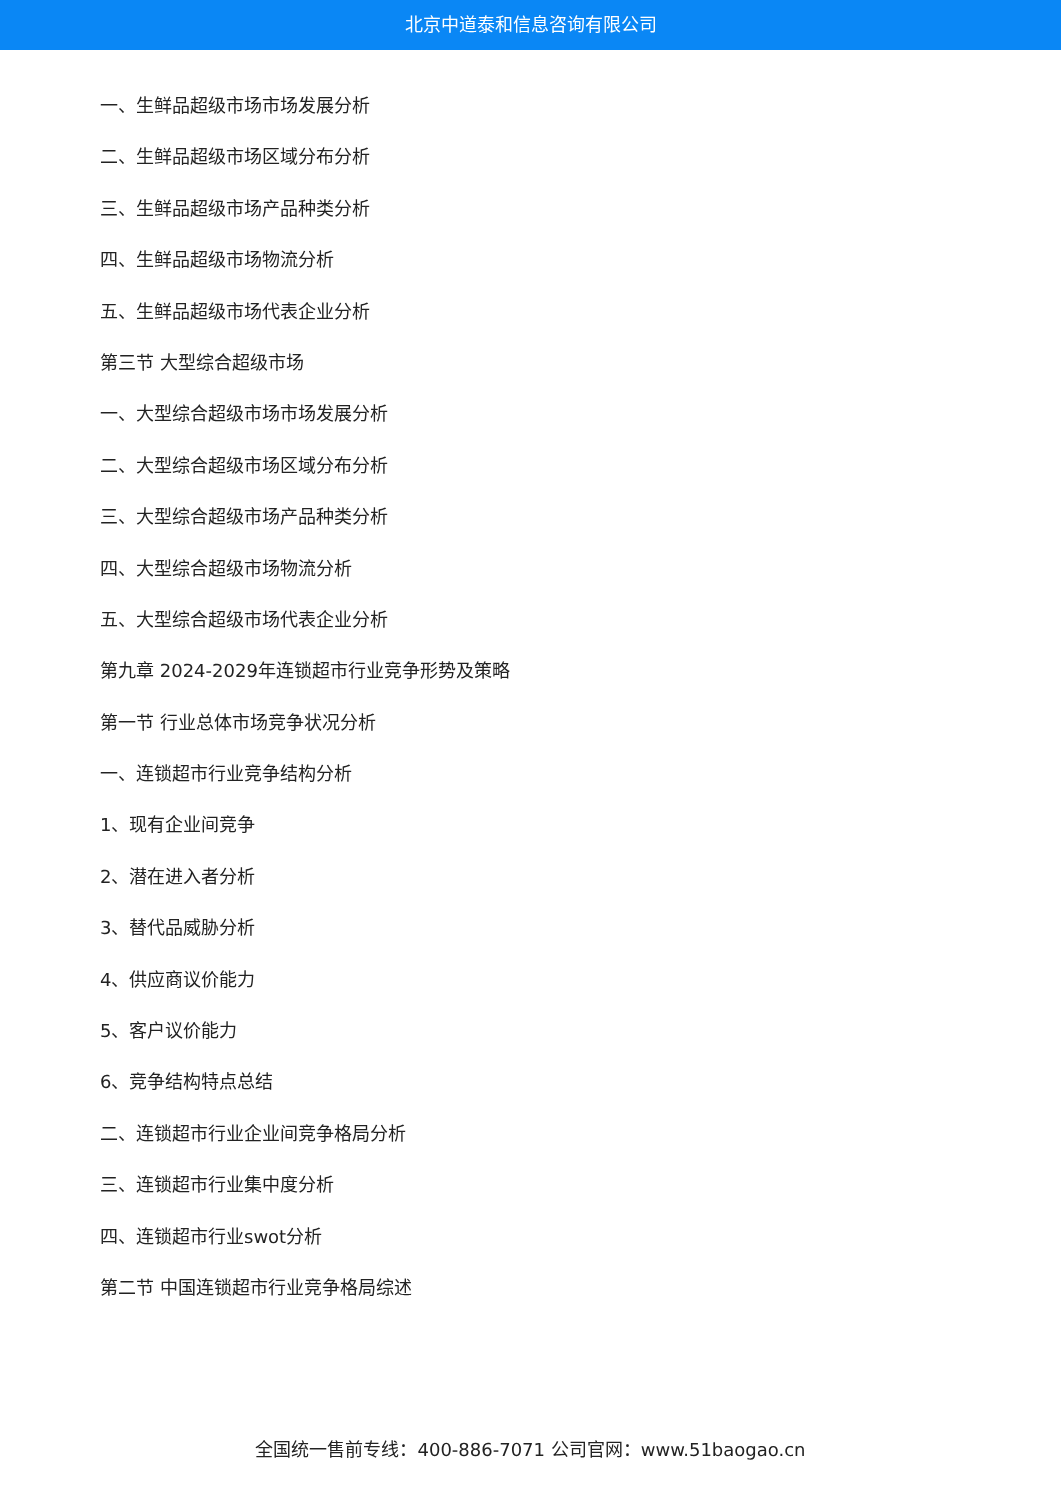北京中道泰和信息咨询有限公司
一、生鲜品超级市场市场发展分析
二、生鲜品超级市场区域分布分析
三、生鲜品超级市场产品种类分析
四、生鲜品超级市场物流分析
五、生鲜品超级市场代表企业分析
第三节 大型综合超级市场
一、大型综合超级市场市场发展分析
二、大型综合超级市场区域分布分析
三、大型综合超级市场产品种类分析
四、大型综合超级市场物流分析
五、大型综合超级市场代表企业分析
第九章 2024-2029年连锁超市行业竞争形势及策略
第一节 行业总体市场竞争状况分析
一、连锁超市行业竞争结构分析
1、现有企业间竞争
2、潜在进入者分析
3、替代品威胁分析
4、供应商议价能力
5、客户议价能力
6、竞争结构特点总结
二、连锁超市行业企业间竞争格局分析
三、连锁超市行业集中度分析
四、连锁超市行业swot分析
第二节 中国连锁超市行业竞争格局综述
全国统一售前专线：400-886-7071 公司官网：www.51baogao.cn